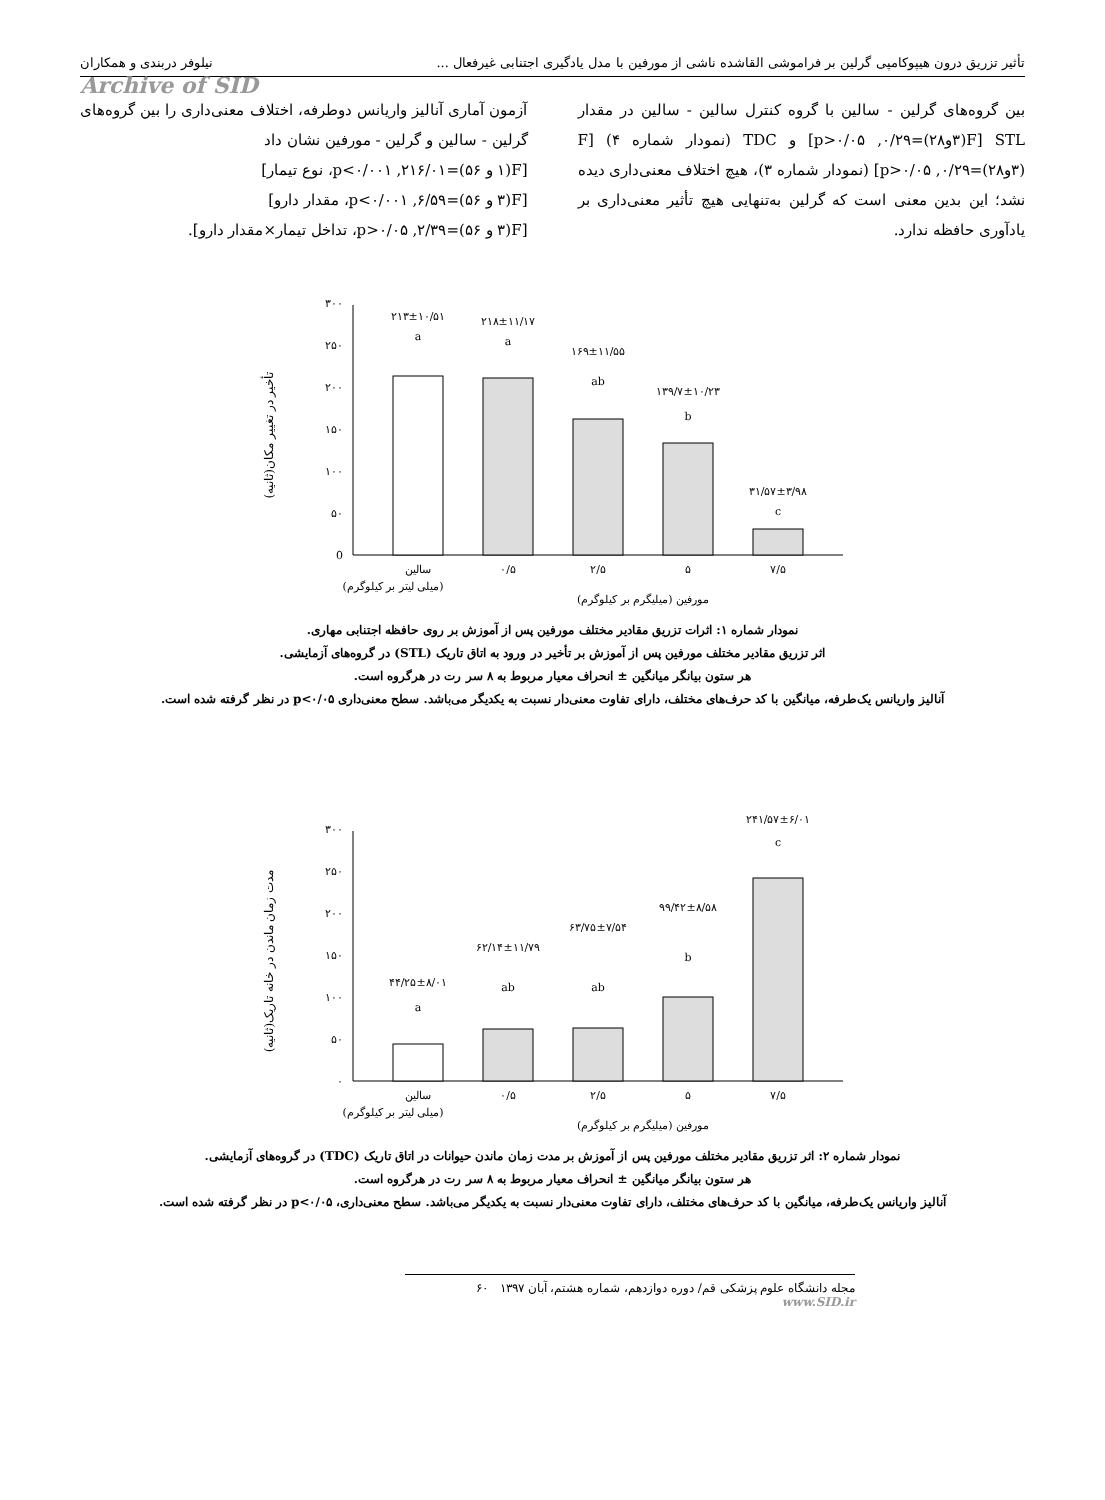تأثیر تزریق درون هیپوکامپی گرلین بر فراموشی القاشده ناشی از مورفین با مدل یادگیری اجتنابی غیرفعال ... نیلوفر دربندی و همکاران
Archive of SID
بین گروه‌های گرلین - سالین با گروه کنترل سالین - سالین در مقدار STL [F(۳و۲۸)=۰/۲۹, p>۰/۰۵] و TDC (نمودار شماره ۴) [F (۳و۲۸)=۰/۲۹, p>۰/۰۵] (نمودار شماره ۳)، هیچ اختلاف معنی‌داری دیده نشد؛ این بدین معنی است که گرلین به‌تنهایی هیچ تأثیر معنی‌داری بر یادآوری حافظه ندارد.
آزمون آماری آنالیز واریانس دوطرفه، اختلاف معنی‌داری را بین گروه‌های گرلین - سالین و گرلین - مورفین نشان داد
[F(۱ و ۵۶)=۲۱۶/۰۱, p<۰/۰۰۱، نوع تیمار]
[F(۳ و ۵۶)=۶/۵۹, p<۰/۰۰۱، مقدار دارو]
[F(۳ و ۵۶)=۲/۳۹, p>۰/۰۵، تداخل تیمار×مقدار دارو].
0
۵۰
۱۰۰
۱۵۰
۲۰۰
۲۵۰
۳۰۰
تأخیر در تغییر مکان(ثانیه)
۲۱۳±۱۰/۵۱
a
۲۱۸±۱۱/۱۷
a
۱۶۹±۱۱/۵۵
ab
۱۳۹/۷±۱۰/۲۳
b
۳۱/۵۷±۳/۹۸
c
سالین
۰/۵
۲/۵
۵
۷/۵
(میلی لیتر بر کیلوگرم)
مورفین (میلیگرم بر کیلوگرم)
نمودار شماره ۱: اثرات تزریق مقادیر مختلف مورفین پس از آموزش بر روی حافظه اجتنابی مهاری.
اثر تزریق مقادیر مختلف مورفین پس از آموزش بر تأخیر در ورود به اتاق تاریک (STL) در گروه‌های آزمایشی.
هر ستون بیانگر میانگین ± انحراف معیار مربوط به ۸ سر رت در هرگروه است.
آنالیز واریانس یک‌طرفه، میانگین با کد حرف‌های مختلف، دارای تفاوت معنی‌دار نسبت به یکدیگر می‌باشد. سطح معنی‌داری p<۰/۰۵ در نظر گرفته شده است.
۰
۵۰
۱۰۰
۱۵۰
۲۰۰
۲۵۰
۳۰۰
مدت زمان ماندن در خانه تاریک(ثانیه)
۴۴/۲۵±۸/۰۱
a
۶۲/۱۴±۱۱/۷۹
ab
۶۳/۷۵±۷/۵۴
ab
۹۹/۴۲±۸/۵۸
b
۲۴۱/۵۷±۶/۰۱
c
سالین
۰/۵
۲/۵
۵
۷/۵
(میلی لیتر بر کیلوگرم)
مورفین (میلیگرم بر کیلوگرم)
نمودار شماره ۲: اثر تزریق مقادیر مختلف مورفین پس از آموزش بر مدت زمان ماندن حیوانات در اتاق تاریک (TDC) در گروه‌های آزمایشی.
هر ستون بیانگر میانگین ± انحراف معیار مربوط به ۸ سر رت در هرگروه است.
آنالیز واریانس یک‌طرفه، میانگین با کد حرف‌های مختلف، دارای تفاوت معنی‌دار نسبت به یکدیگر می‌باشد. سطح معنی‌داری، p<۰/۰۵ در نظر گرفته شده است.
مجله دانشگاه علوم پزشکی قم/ دوره دوازدهم، شماره هشتم، آبان ۱۳۹۷ ۶۰ www.SID.ir